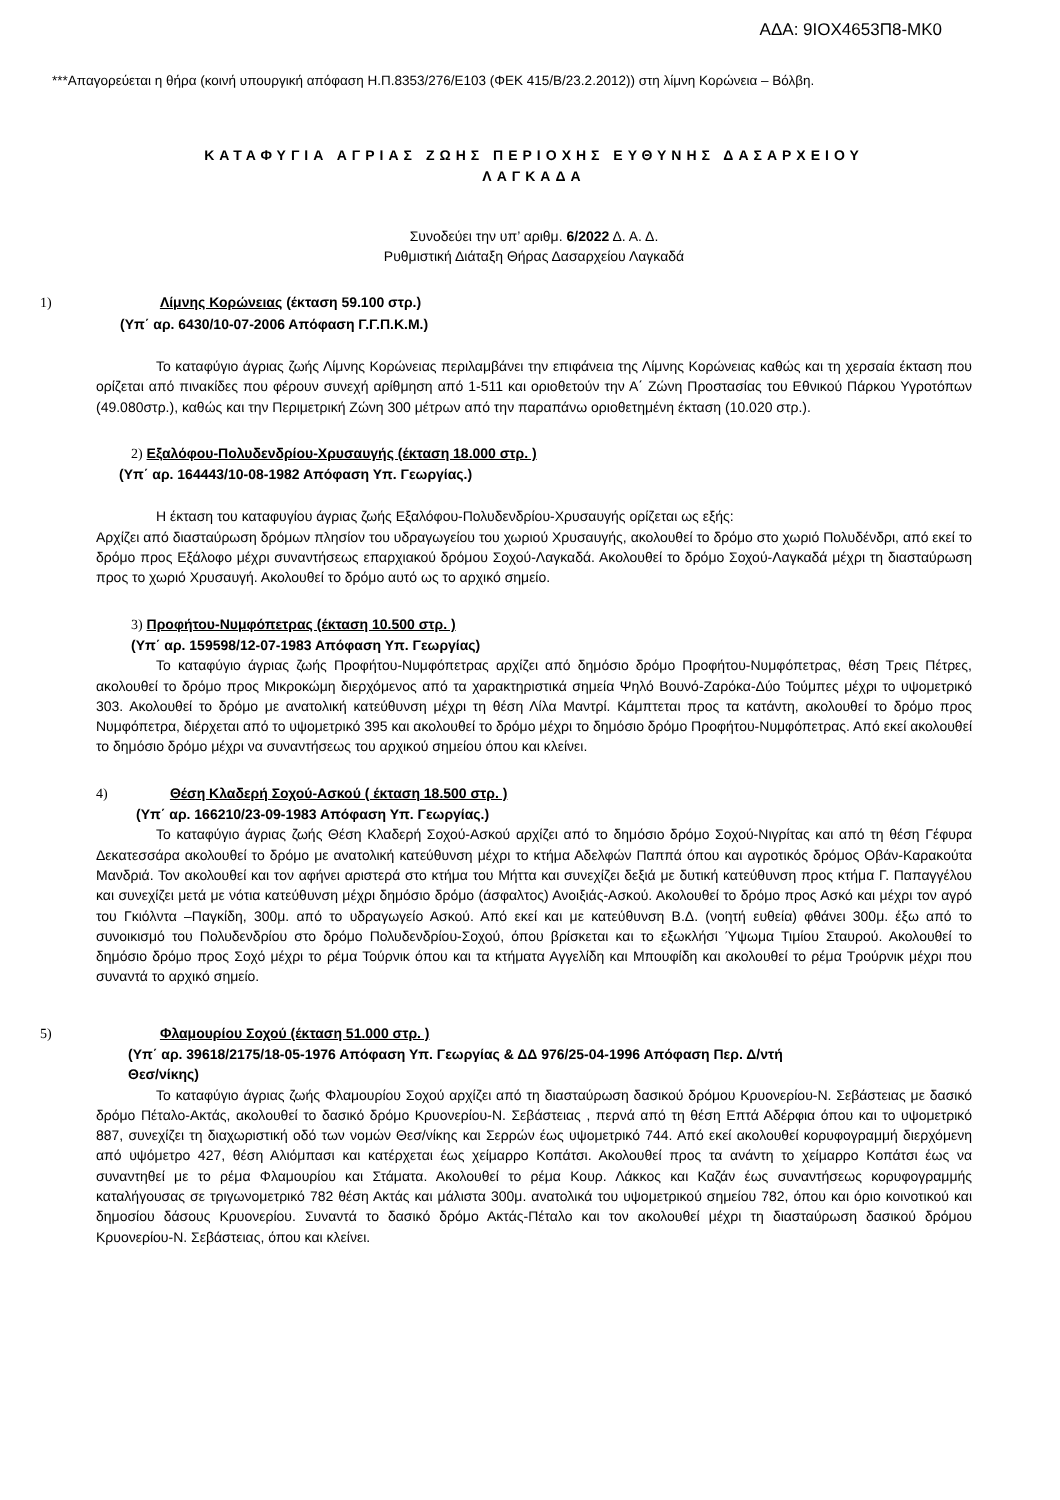ΑΔΑ: 9ΙΟΧ4653Π8-ΜΚ0
***Απαγορεύεται η θήρα (κοινή υπουργική απόφαση Η.Π.8353/276/Ε103 (ΦΕΚ 415/Β/23.2.2012)) στη λίμνη Κορώνεια – Βόλβη.
ΚΑΤΑΦΥΓΙΑ ΑΓΡΙΑΣ ΖΩΗΣ ΠΕΡΙΟΧΗΣ ΕΥΘΥΝΗΣ ΔΑΣΑΡΧΕΙΟΥ
ΛΑΓΚΑΔΑ
Συνοδεύει την υπ’ αριθμ. 6/2022 Δ. Α. Δ.
Ρυθμιστική Διάταξη Θήρας Δασαρχείου Λαγκαδά
1) Λίμνης Κορώνειας (έκταση 59.100 στρ.)
(Υπ΄ αρ. 6430/10-07-2006 Απόφαση Γ.Γ.Π.Κ.Μ.)
Το καταφύγιο άγριας ζωής Λίμνης Κορώνειας περιλαμβάνει την επιφάνεια της Λίμνης Κορώνειας καθώς και τη χερσαία έκταση που ορίζεται από πινακίδες που φέρουν συνεχή αρίθμηση από 1-511 και οριοθετούν την Α΄ Ζώνη Προστασίας του Εθνικού Πάρκου Υγροτόπων (49.080στρ.), καθώς και την Περιμετρική Ζώνη 300 μέτρων από την παραπάνω οριοθετημένη έκταση (10.020 στρ.).
2) Εξαλόφου-Πολυδενδρίου-Χρυσαυγής (έκταση 18.000 στρ. )
(Υπ΄ αρ. 164443/10-08-1982 Απόφαση Υπ. Γεωργίας.)
Η έκταση του καταφυγίου άγριας ζωής Εξαλόφου-Πολυδενδρίου-Χρυσαυγής ορίζεται ως εξής:
Αρχίζει από διασταύρωση δρόμων πλησίον του υδραγωγείου του χωριού Χρυσαυγής, ακολουθεί το δρόμο στο χωριό Πολυδένδρι, από εκεί το δρόμο προς Εξάλοφο μέχρι συναντήσεως επαρχιακού δρόμου Σοχού-Λαγκαδά. Ακολουθεί το δρόμο Σοχού-Λαγκαδά μέχρι τη διασταύρωση προς το χωριό Χρυσαυγή. Ακολουθεί το δρόμο αυτό ως το αρχικό σημείο.
3) Προφήτου-Νυμφόπετρας (έκταση 10.500 στρ. )
(Υπ΄ αρ. 159598/12-07-1983 Απόφαση Υπ. Γεωργίας)
Το καταφύγιο άγριας ζωής Προφήτου-Νυμφόπετρας αρχίζει από δημόσιο δρόμο Προφήτου-Νυμφόπετρας, θέση Τρεις Πέτρες, ακολουθεί το δρόμο προς Μικροκώμη διερχόμενος από τα χαρακτηριστικά σημεία Ψηλό Βουνό-Ζαρόκα-Δύο Τούμπες μέχρι το υψομετρικό 303. Ακολουθεί το δρόμο με ανατολική κατεύθυνση μέχρι τη θέση Λίλα Μαντρί. Κάμπτεται προς τα κατάντη, ακολουθεί το δρόμο προς Νυμφόπετρα, διέρχεται από το υψομετρικό 395 και ακολουθεί το δρόμο μέχρι το δημόσιο δρόμο Προφήτου-Νυμφόπετρας. Από εκεί ακολουθεί το δημόσιο δρόμο μέχρι να συναντήσεως του αρχικού σημείου όπου και κλείνει.
4) Θέση Κλαδερή Σοχού-Ασκού ( έκταση 18.500 στρ. )
(Υπ΄ αρ. 166210/23-09-1983 Απόφαση Υπ. Γεωργίας.)
Το καταφύγιο άγριας ζωής Θέση Κλαδερή Σοχού-Ασκού αρχίζει από το δημόσιο δρόμο Σοχού-Νιγρίτας και από τη θέση Γέφυρα Δεκατεσσάρα ακολουθεί το δρόμο με ανατολική κατεύθυνση μέχρι το κτήμα Αδελφών Παππά όπου και αγροτικός δρόμος Οβάν-Καρακούτα Μανδριά. Τον ακολουθεί και τον αφήνει αριστερά στο κτήμα του Μήττα και συνεχίζει δεξιά με δυτική κατεύθυνση προς κτήμα Γ. Παπαγγέλου και συνεχίζει μετά με νότια κατεύθυνση μέχρι δημόσιο δρόμο (άσφαλτος) Ανοιξιάς-Ασκού. Ακολουθεί το δρόμο προς Ασκό και μέχρι τον αγρό του Γκιόλντα –Παγκίδη, 300μ. από το υδραγωγείο Ασκού. Από εκεί και με κατεύθυνση Β.Δ. (νοητή ευθεία) φθάνει 300μ. έξω από το συνοικισμό του Πολυδενδρίου στο δρόμο Πολυδενδρίου-Σοχού, όπου βρίσκεται και το εξωκλήσι Ύψωμα Τιμίου Σταυρού. Ακολουθεί το δημόσιο δρόμο προς Σοχό μέχρι το ρέμα Τούρνικ όπου και τα κτήματα Αγγελίδη και Μπουφίδη και ακολουθεί το ρέμα Τρούρνικ μέχρι που συναντά το αρχικό σημείο.
5) Φλαμουρίου Σοχού (έκταση 51.000 στρ. )
(Υπ΄ αρ. 39618/2175/18-05-1976 Απόφαση Υπ. Γεωργίας & ΔΔ 976/25-04-1996 Απόφαση Περ. Δ/ντή
Θεσ/νίκης)
Το καταφύγιο άγριας ζωής Φλαμουρίου Σοχού αρχίζει από τη διασταύρωση δασικού δρόμου Κρυονερίου-Ν. Σεβάστειας με δασικό δρόμο Πέταλο-Ακτάς, ακολουθεί το δασικό δρόμο Κρυονερίου-Ν. Σεβάστειας , περνά από τη θέση Επτά Αδέρφια όπου και το υψομετρικό 887, συνεχίζει τη διαχωριστική οδό των νομών Θεσ/νίκης και Σερρών έως υψομετρικό 744. Από εκεί ακολουθεί κορυφογραμμή διερχόμενη από υψόμετρο 427, θέση Αλιόμπασι και κατέρχεται έως χείμαρρο Κοπάτσι. Ακολουθεί προς τα ανάντη το χείμαρρο Κοπάτσι έως να συναντηθεί με το ρέμα Φλαμουρίου και Στάματα. Ακολουθεί το ρέμα Κουρ. Λάκκος και Καζάν έως συναντήσεως κορυφογραμμής καταλήγουσας σε τριγωνομετρικό 782 θέση Ακτάς και μάλιστα 300μ. ανατολικά του υψομετρικού σημείου 782, όπου και όριο κοινοτικού και δημοσίου δάσους Κρυονερίου. Συναντά το δασικό δρόμο Ακτάς-Πέταλο και τον ακολουθεί μέχρι τη διασταύρωση δασικού δρόμου Κρυονερίου-Ν. Σεβάστειας, όπου και κλείνει.